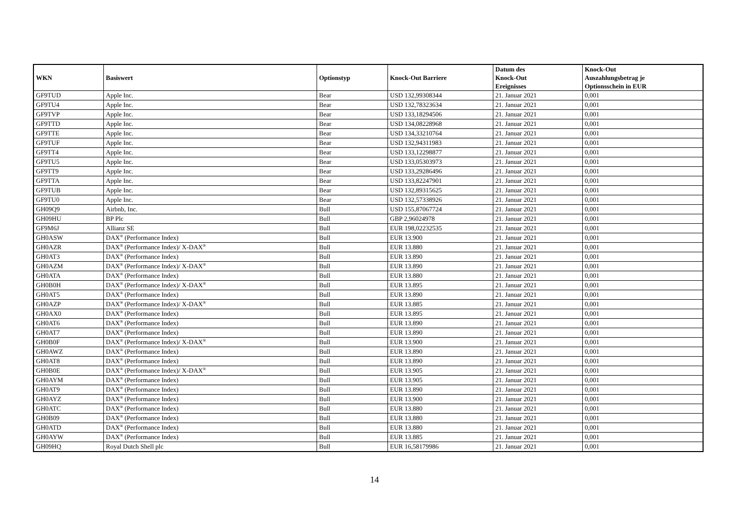| WKN | Basiswert | Optionstyp | Knock-Out Barriere | Datum des Knock-Out Ereignisses | Knock-Out Auszahlungsbetrag je Optionsschein in EUR |
| --- | --- | --- | --- | --- | --- |
| GF9TUD | Apple Inc. | Bear | USD 132,99308344 | 21. Januar 2021 | 0,001 |
| GF9TU4 | Apple Inc. | Bear | USD 132,78323634 | 21. Januar 2021 | 0,001 |
| GF9TVP | Apple Inc. | Bear | USD 133,18294506 | 21. Januar 2021 | 0,001 |
| GF9TTD | Apple Inc. | Bear | USD 134,08228968 | 21. Januar 2021 | 0,001 |
| GF9TTE | Apple Inc. | Bear | USD 134,33210764 | 21. Januar 2021 | 0,001 |
| GF9TUF | Apple Inc. | Bear | USD 132,94311983 | 21. Januar 2021 | 0,001 |
| GF9TT4 | Apple Inc. | Bear | USD 133,12298877 | 21. Januar 2021 | 0,001 |
| GF9TU5 | Apple Inc. | Bear | USD 133,05303973 | 21. Januar 2021 | 0,001 |
| GF9TT9 | Apple Inc. | Bear | USD 133,29286496 | 21. Januar 2021 | 0,001 |
| GF9TTA | Apple Inc. | Bear | USD 133,82247901 | 21. Januar 2021 | 0,001 |
| GF9TUB | Apple Inc. | Bear | USD 132,89315625 | 21. Januar 2021 | 0,001 |
| GF9TU0 | Apple Inc. | Bear | USD 132,57338926 | 21. Januar 2021 | 0,001 |
| GH09Q9 | Airbnb, Inc. | Bull | USD 155,87067724 | 21. Januar 2021 | 0,001 |
| GH09HU | BP Plc | Bull | GBP 2,96024978 | 21. Januar 2021 | 0,001 |
| GF9M6J | Allianz SE | Bull | EUR 198,02232535 | 21. Januar 2021 | 0,001 |
| GH0ASW | DAX<sup>®</sup> (Performance Index) | Bull | EUR 13.900 | 21. Januar 2021 | 0,001 |
| GH0AZR | DAX<sup>®</sup> (Performance Index)/ X-DAX<sup>®</sup> | Bull | EUR 13.880 | 21. Januar 2021 | 0,001 |
| GH0AT3 | DAX<sup>®</sup> (Performance Index) | Bull | EUR 13.890 | 21. Januar 2021 | 0,001 |
| GH0AZM | DAX<sup>®</sup> (Performance Index)/ X-DAX<sup>®</sup> | Bull | EUR 13.890 | 21. Januar 2021 | 0,001 |
| GH0ATA | DAX<sup>®</sup> (Performance Index) | Bull | EUR 13.880 | 21. Januar 2021 | 0,001 |
| GH0B0H | DAX<sup>®</sup> (Performance Index)/ X-DAX<sup>®</sup> | Bull | EUR 13.895 | 21. Januar 2021 | 0,001 |
| GH0AT5 | DAX<sup>®</sup> (Performance Index) | Bull | EUR 13.890 | 21. Januar 2021 | 0,001 |
| GH0AZP | DAX<sup>®</sup> (Performance Index)/ X-DAX<sup>®</sup> | Bull | EUR 13.885 | 21. Januar 2021 | 0,001 |
| GH0AX0 | DAX<sup>®</sup> (Performance Index) | Bull | EUR 13.895 | 21. Januar 2021 | 0,001 |
| GH0AT6 | DAX<sup>®</sup> (Performance Index) | Bull | EUR 13.890 | 21. Januar 2021 | 0,001 |
| GH0AT7 | DAX<sup>®</sup> (Performance Index) | Bull | EUR 13.890 | 21. Januar 2021 | 0,001 |
| GH0B0F | DAX<sup>®</sup> (Performance Index)/ X-DAX<sup>®</sup> | Bull | EUR 13.900 | 21. Januar 2021 | 0,001 |
| GH0AWZ | DAX<sup>®</sup> (Performance Index) | Bull | EUR 13.890 | 21. Januar 2021 | 0,001 |
| GH0AT8 | DAX<sup>®</sup> (Performance Index) | Bull | EUR 13.890 | 21. Januar 2021 | 0,001 |
| GH0B0E | DAX<sup>®</sup> (Performance Index)/ X-DAX<sup>®</sup> | Bull | EUR 13.905 | 21. Januar 2021 | 0,001 |
| GH0AYM | DAX<sup>®</sup> (Performance Index) | Bull | EUR 13.905 | 21. Januar 2021 | 0,001 |
| GH0AT9 | DAX<sup>®</sup> (Performance Index) | Bull | EUR 13.890 | 21. Januar 2021 | 0,001 |
| GH0AYZ | DAX<sup>®</sup> (Performance Index) | Bull | EUR 13.900 | 21. Januar 2021 | 0,001 |
| GH0ATC | DAX<sup>®</sup> (Performance Index) | Bull | EUR 13.880 | 21. Januar 2021 | 0,001 |
| GH0B09 | DAX<sup>®</sup> (Performance Index) | Bull | EUR 13.880 | 21. Januar 2021 | 0,001 |
| GH0ATD | DAX<sup>®</sup> (Performance Index) | Bull | EUR 13.880 | 21. Januar 2021 | 0,001 |
| GH0AYW | DAX<sup>®</sup> (Performance Index) | Bull | EUR 13.885 | 21. Januar 2021 | 0,001 |
| GH09HQ | Royal Dutch Shell plc | Bull | EUR 16,58179986 | 21. Januar 2021 | 0,001 |
14